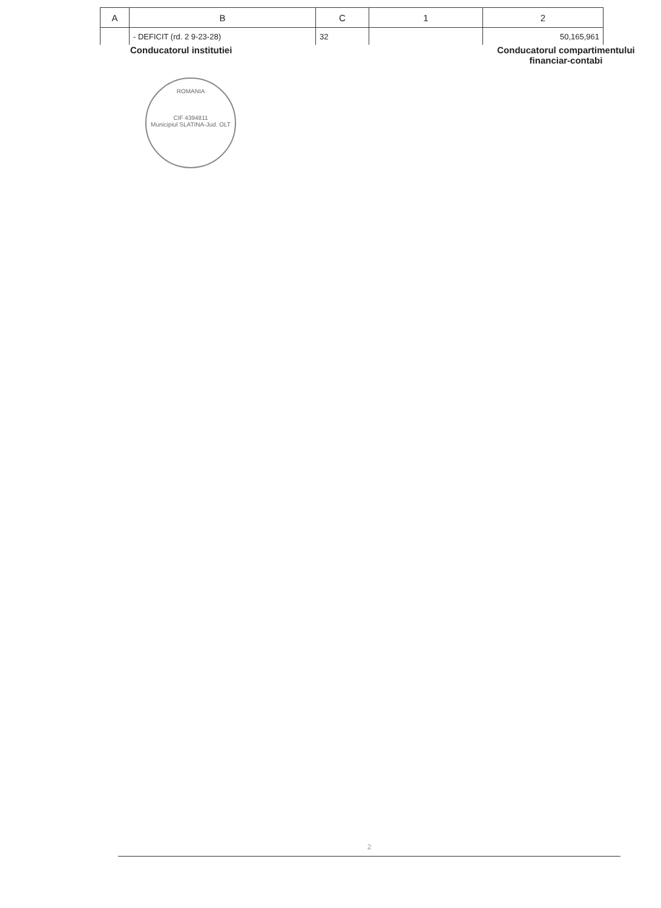| A | B | C | 1 | 2 |
| --- | --- | --- | --- | --- |
| | - DEFICIT (rd. 2 9-23-28) | 32 | | 50,165,961 |
Conducatorul institutiei Conducatorul compartimentului financiar-contabi
ROMANIA
CIF 4394811
Municipiul SLATINA-Jud. OLT
2